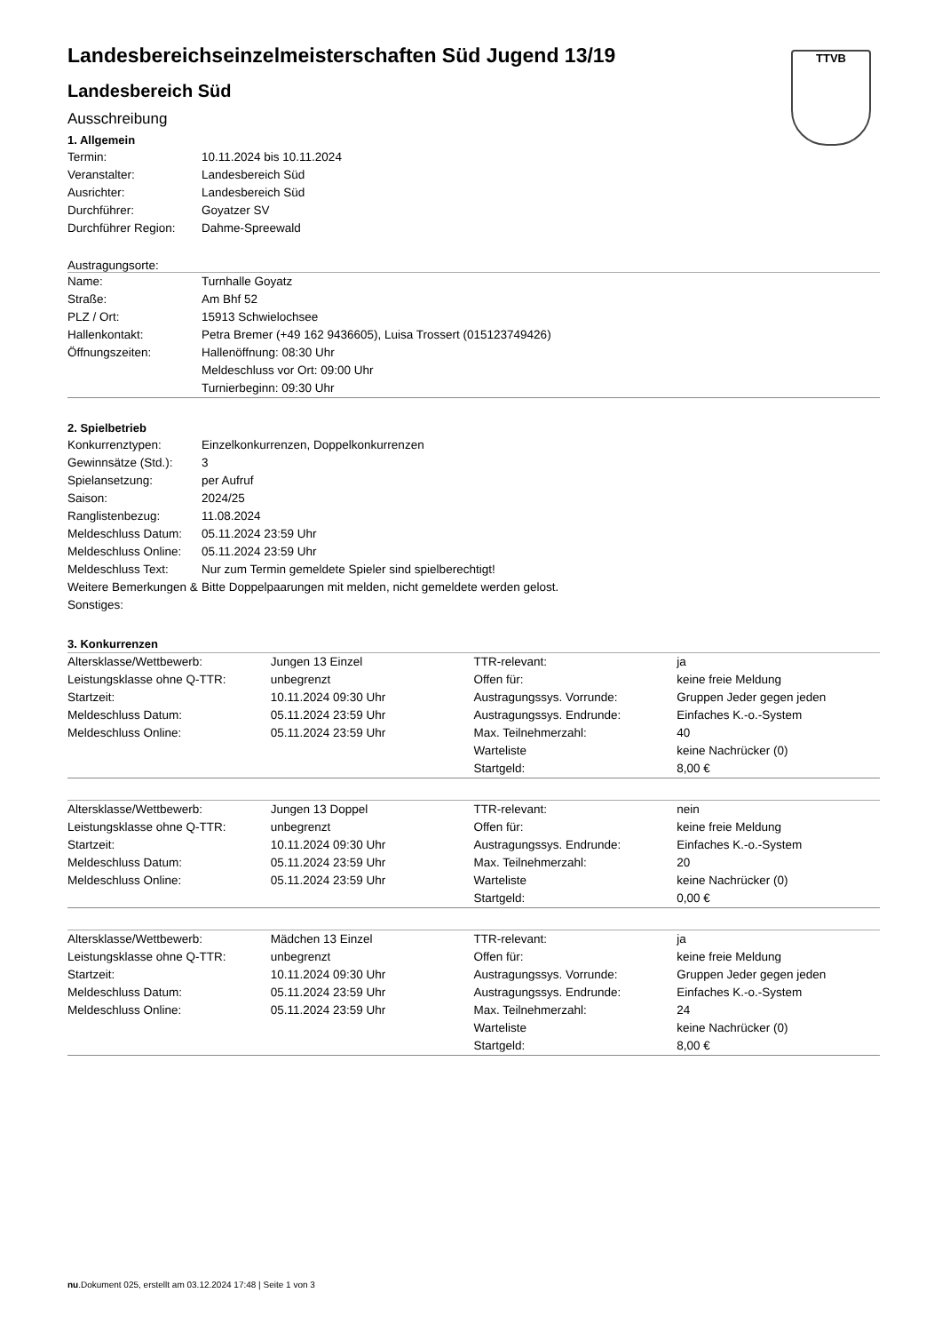TTVB
Landesbereichseinzelmeisterschaften Süd Jugend 13/19
Landesbereich Süd
Ausschreibung
1. Allgemein
| Termin: | 10.11.2024 bis 10.11.2024 |
| Veranstalter: | Landesbereich Süd |
| Ausrichter: | Landesbereich Süd |
| Durchführer: | Goyatzer SV |
| Durchführer Region: | Dahme-Spreewald |
Austragungsorte:
| Name: | Turnhalle Goyatz |
| Straße: | Am Bhf 52 |
| PLZ / Ort: | 15913 Schwielochsee |
| Hallenkontakt: | Petra Bremer (+49 162 9436605), Luisa Trossert (015123749426) |
| Öffnungszeiten: | Hallenöffnung: 08:30 Uhr Meldeschluss vor Ort: 09:00 Uhr Turnierbeginn: 09:30 Uhr |
2. Spielbetrieb
| Konkurrenztypen: | Einzelkonkurrenzen, Doppelkonkurrenzen |
| Gewinnsätze (Std.): | 3 |
| Spielansetzung: | per Aufruf |
| Saison: | 2024/25 |
| Ranglistenbezug: | 11.08.2024 |
| Meldeschluss Datum: | 05.11.2024 23:59 Uhr |
| Meldeschluss Online: | 05.11.2024 23:59 Uhr |
| Meldeschluss Text: | Nur zum Termin gemeldete Spieler sind spielberechtigt! |
| Weitere Bemerkungen & Sonstiges: | Bitte Doppelpaarungen mit melden, nicht gemeldete werden gelost. |
3. Konkurrenzen
| Altersklasse/Wettbewerb: | Jungen 13 Einzel | TTR-relevant: | ja |
| Leistungsklasse ohne Q-TTR: | unbegrenzt | Offen für: | keine freie Meldung |
| Startzeit: | 10.11.2024 09:30 Uhr | Austragungssys. Vorrunde: | Gruppen Jeder gegen jeden |
| Meldeschluss Datum: | 05.11.2024 23:59 Uhr | Austragungssys. Endrunde: | Einfaches K.-o.-System |
| Meldeschluss Online: | 05.11.2024 23:59 Uhr | Max. Teilnehmerzahl: | 40 |
| | | Warteliste | keine Nachrücker (0) |
| | | Startgeld: | 8,00 € |
| Altersklasse/Wettbewerb: | Jungen 13 Doppel | TTR-relevant: | nein |
| Leistungsklasse ohne Q-TTR: | unbegrenzt | Offen für: | keine freie Meldung |
| Startzeit: | 10.11.2024 09:30 Uhr | Austragungssys. Endrunde: | Einfaches K.-o.-System |
| Meldeschluss Datum: | 05.11.2024 23:59 Uhr | Max. Teilnehmerzahl: | 20 |
| Meldeschluss Online: | 05.11.2024 23:59 Uhr | Warteliste | keine Nachrücker (0) |
| | | Startgeld: | 0,00 € |
| Altersklasse/Wettbewerb: | Mädchen 13 Einzel | TTR-relevant: | ja |
| Leistungsklasse ohne Q-TTR: | unbegrenzt | Offen für: | keine freie Meldung |
| Startzeit: | 10.11.2024 09:30 Uhr | Austragungssys. Vorrunde: | Gruppen Jeder gegen jeden |
| Meldeschluss Datum: | 05.11.2024 23:59 Uhr | Austragungssys. Endrunde: | Einfaches K.-o.-System |
| Meldeschluss Online: | 05.11.2024 23:59 Uhr | Max. Teilnehmerzahl: | 24 |
| | | Warteliste | keine Nachrücker (0) |
| | | Startgeld: | 8,00 € |
nu.Dokument 025, erstellt am 03.12.2024 17:48 | Seite 1 von 3